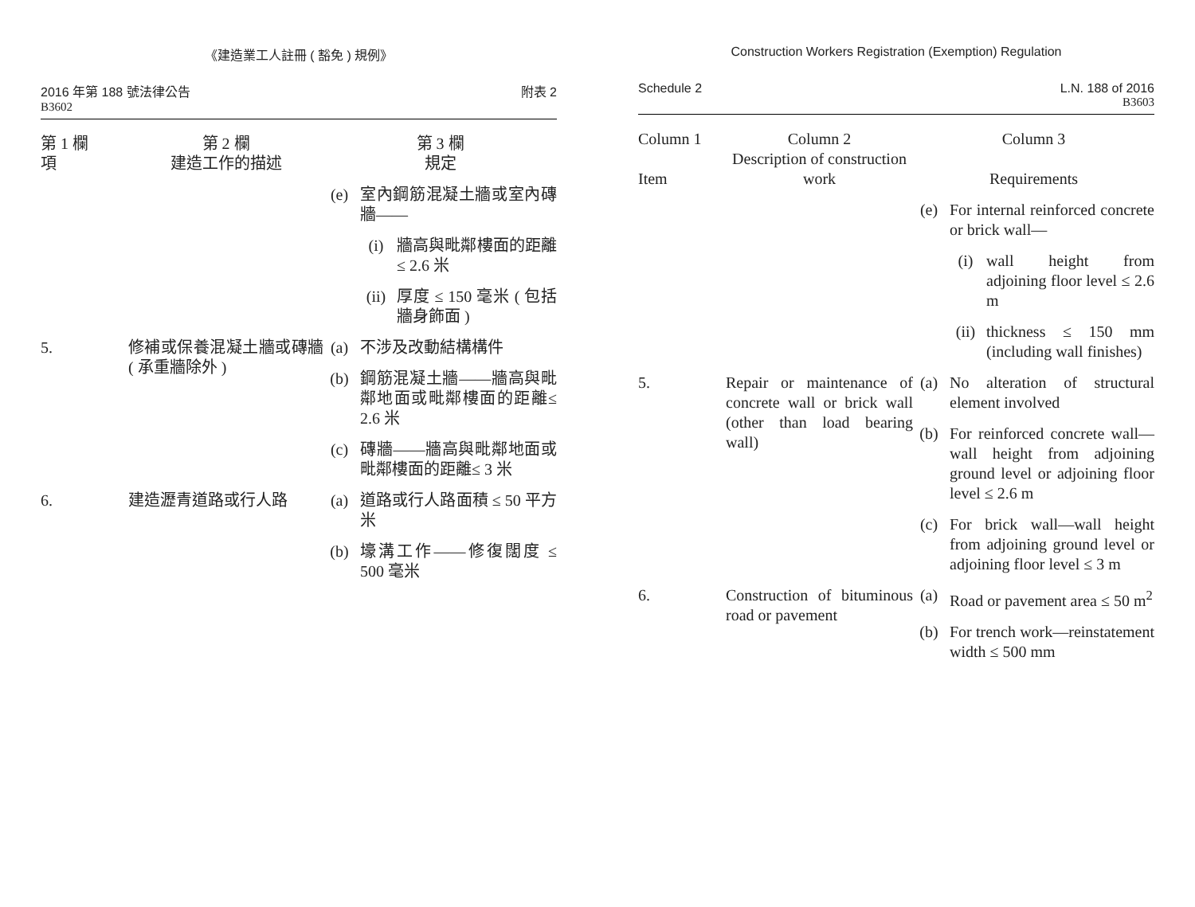《建造業工人註冊 ( 豁免 ) 規例》
2016 年第 188 號法律公告
B3602
附表 2
| 第 1 欄 項 | 第 2 欄 建造工作的描述 | 第 3 欄 規定 | | |
| --- | --- | --- | --- | --- |
| | | (e) | 室內鋼筋混凝土牆或室內磚牆—— | |
| | | | (i) | 牆高與毗鄰樓面的距離≤ 2.6 米 |
| | | | (ii) | 厚度 ≤ 150 毫米 ( 包括牆身飾面 ) |
| 5. | 修補或保養混凝土牆或磚牆 ( 承重牆除外 ) | (a) | 不涉及改動結構構件 | |
| | | (b) | 鋼筋混凝土牆——牆高與毗鄰地面或毗鄰樓面的距離≤ 2.6 米 | |
| | | (c) | 磚牆——牆高與毗鄰地面或毗鄰樓面的距離≤ 3 米 | |
| 6. | 建造瀝青道路或行人路 | (a) | 道路或行人路面積 ≤ 50 平方米 | |
| | | (b) | 壕溝工作——修復闊度 ≤ 500 毫米 | |
Construction Workers Registration (Exemption) Regulation
Schedule 2 L.N. 188 of 2016
B3603
| Column 1 Item | Column 2 Description of construction work | Column 3 Requirements | | |
| --- | --- | --- | --- | --- |
| | | (e) | For internal reinforced concrete or brick wall— | |
| | | | (i) | wall height from adjoining floor level ≤ 2.6 m |
| | | | (ii) | thickness ≤ 150 mm (including wall finishes) |
| 5. | Repair or maintenance of concrete wall or brick wall (other than load bearing wall) | (a) | No alteration of structural element involved | |
| | | (b) | For reinforced concrete wall—wall height from adjoining ground level or adjoining floor level ≤ 2.6 m | |
| | | (c) | For brick wall—wall height from adjoining ground level or adjoining floor level ≤ 3 m | |
| 6. | Construction of bituminous road or pavement | (a) | Road or pavement area ≤ 50 m<sup>2</sup> | |
| | | (b) | For trench work—reinstatement width ≤ 500 mm | |